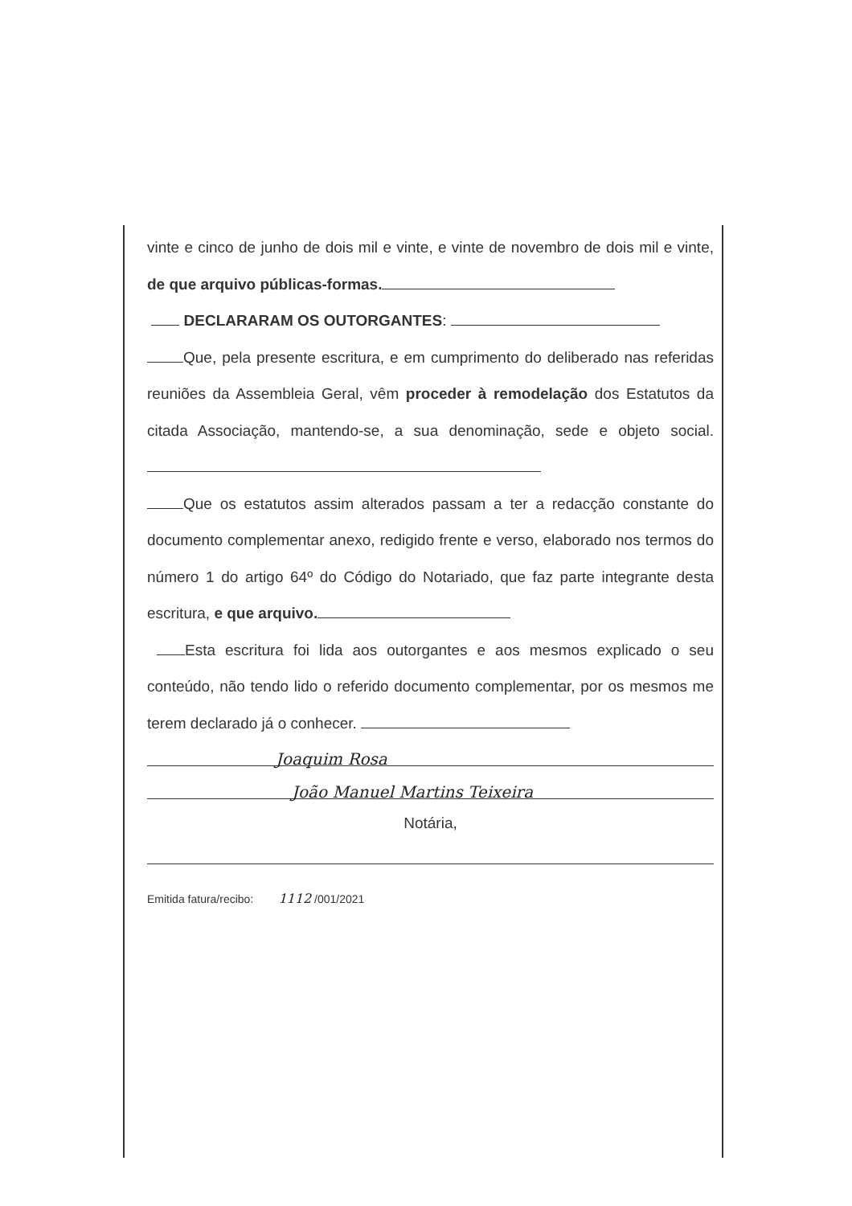vinte e cinco de junho de dois mil e vinte, e vinte de novembro de dois mil e vinte, de que arquivo públicas-formas.
DECLARARAM OS OUTORGANTES:
Que, pela presente escritura, e em cumprimento do deliberado nas referidas reuniões da Assembleia Geral, vêm proceder à remodelação dos Estatutos da citada Associação, mantendo-se, a sua denominação, sede e objeto social.
Que os estatutos assim alterados passam a ter a redacção constante do documento complementar anexo, redigido frente e verso, elaborado nos termos do número 1 do artigo 64º do Código do Notariado, que faz parte integrante desta escritura, e que arquivo.
Esta escritura foi lida aos outorgantes e aos mesmos explicado o seu conteúdo, não tendo lido o referido documento complementar, por os mesmos me terem declarado já o conhecer.
Joaquim Rosa
João Manuel Martins Teixeira
Notária,
Emitida fatura/recibo: 1112 /001/2021